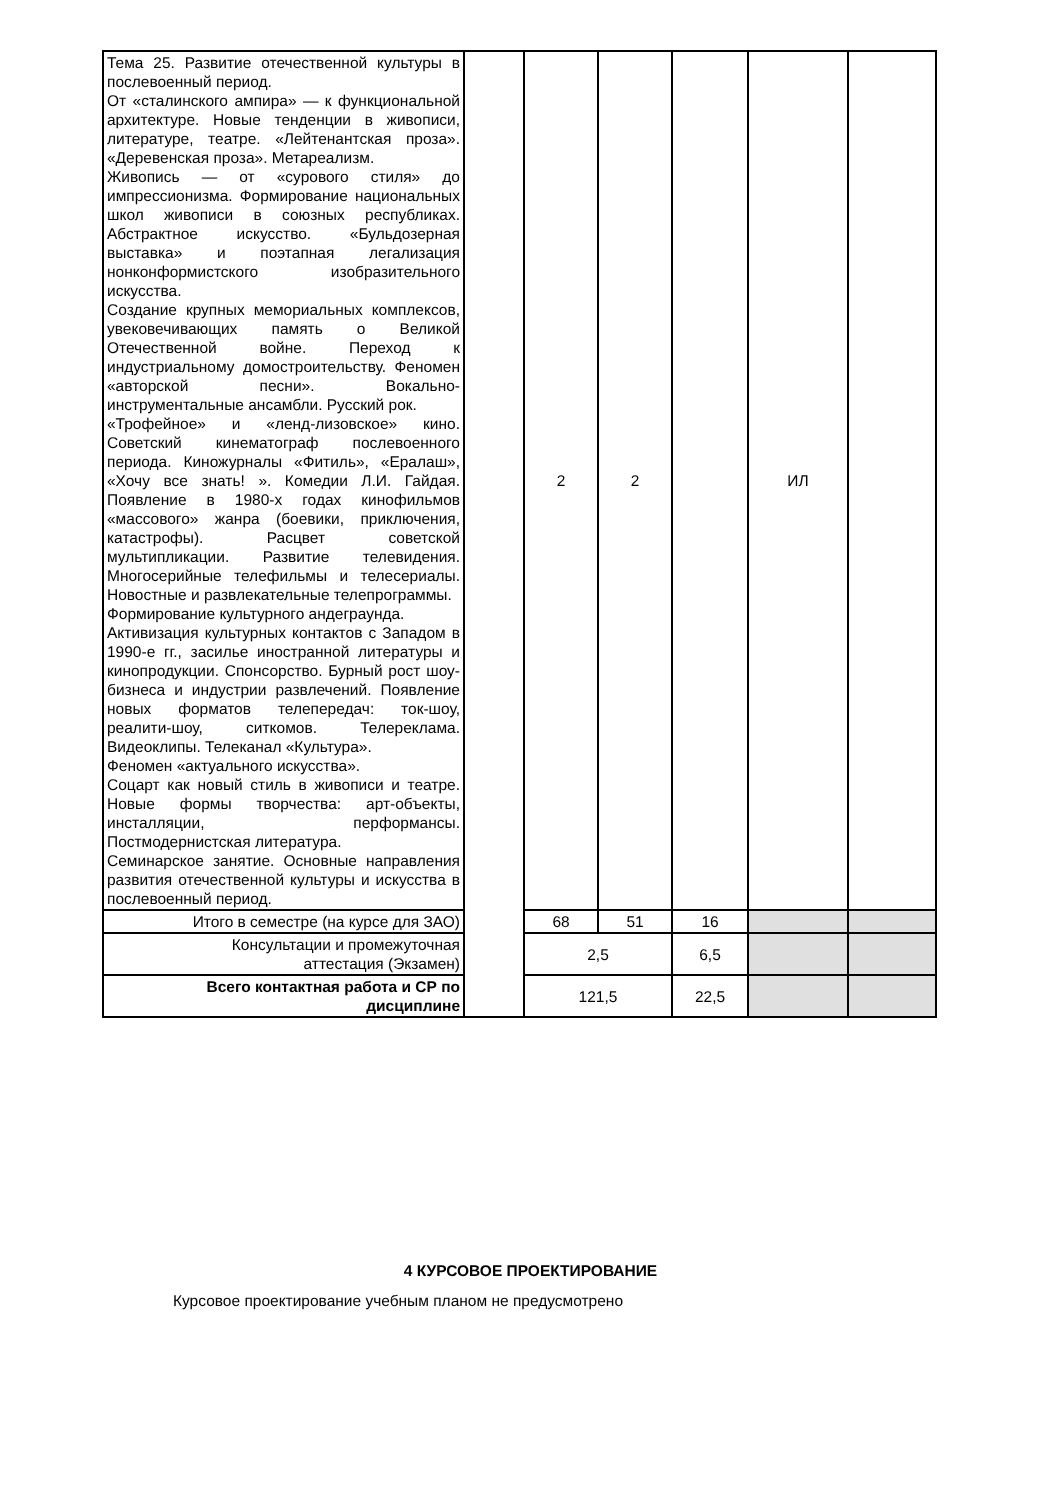| Тема 25. Развитие отечественной культуры в послевоенный период. От «сталинского ампира» — к функциональной архитектуре. Новые тенденции в живописи, литературе, театре. «Лейтенантская проза». «Деревенская проза». Метареализм. Живопись — от «сурового стиля» до импрессионизма. Формирование национальных школ живописи в союзных республиках. Абстрактное искусство. «Бульдозерная выставка» и поэтапная легализация нонконформистского изобразительного искусства. Создание крупных мемориальных комплексов, увековечивающих память о Великой Отечественной войне. Переход к индустриальному домостроительству. Феномен «авторской песни». Вокально-инструментальные ансамбли. Русский рок. «Трофейное» и «ленд-лизовское» кино. Советский кинематограф послевоенного периода. Киножурналы «Фитиль», «Ералаш», «Хочу все знать! ». Комедии Л.И. Гайдая. Появление в 1980-х годах кинофильмов «массового» жанра (боевики, приключения, катастрофы). Расцвет советской мультипликации. Развитие телевидения. Многосерийные телефильмы и телесериалы. Новостные и развлекательные телепрограммы. Формирование культурного андеграунда. Активизация культурных контактов с Западом в 1990-е гг., засилье иностранной литературы и кинопродукции. Спонсорство. Бурный рост шоу-бизнеса и индустрии развлечений. Появление новых форматов телепередач: ток-шоу, реалити-шоу, ситкомов. Телереклама. Видеоклипы. Телеканал «Культура». Феномен «актуального искусства». Соцарт как новый стиль в живописи и театре. Новые формы творчества: арт-объекты, инсталляции, перформансы. Постмодернистская литература. Семинарское занятие. Основные направления развития отечественной культуры и искусства в послевоенный период. | | 2 | 2 | | ИЛ | |
| Итого в семестре (на курсе для ЗАО) | | 68 | 51 | 16 | | |
| Консультации и промежуточная аттестация (Экзамен) | | 2,5 | | 6,5 | | |
| Всего контактная работа и СР по дисциплине | | 121,5 | | 22,5 | | |
4 КУРСОВОЕ ПРОЕКТИРОВАНИЕ
Курсовое проектирование учебным планом не предусмотрено